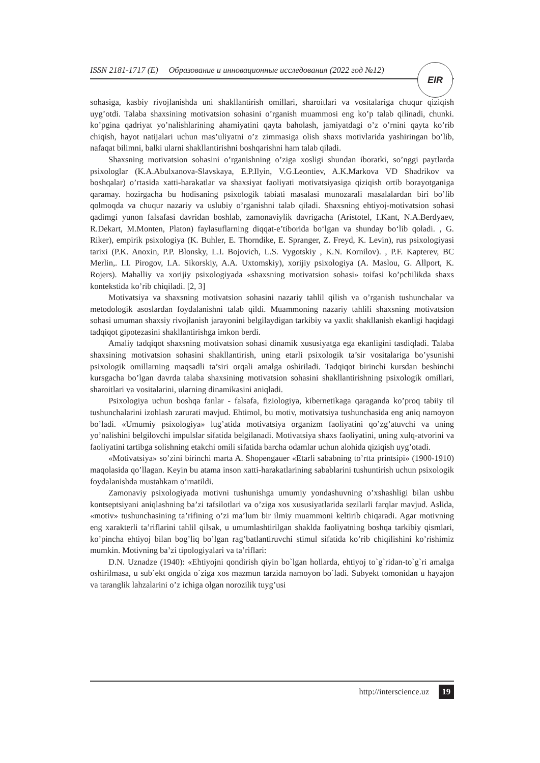ISSN 2181-1717 (E) Образование и инновационные исследования (2022 год №12)
EIR
sohasiga, kasbiy rivojlanishda uni shakllantirish omillari, sharoitlari va vositalariga chuqur qiziqish uyg’otdi. Talaba shaxsining motivatsion sohasini o’rganish muammosi eng ko’p talab qilinadi, chunki. ko’pgina qadriyat yo’nalishlarining ahamiyatini qayta baholash, jamiyatdagi o’z o’rnini qayta ko’rib chiqish, hayot natijalari uchun mas’uliyatni o’z zimmasiga olish shaxs motivlarida yashiringan bo’lib, nafaqat bilimni, balki ularni shakllantirishni boshqarishni ham talab qiladi.
Shaxsning motivatsion sohasini o’rganishning o’ziga xosligi shundan iboratki, so’nggi paytlarda psixologlar (K.A.Abulxanova-Slavskaya, E.P.Ilyin, V.G.Leontiev, A.K.Markova VD Shadrikov va boshqalar) o’rtasida xatti-harakatlar va shaxsiyat faoliyati motivatsiyasiga qiziqish ortib borayotganiga qaramay. hozirgacha bu hodisaning psixologik tabiati masalasi munozarali masalalardan biri bo’lib qolmoqda va chuqur nazariy va uslubiy o’rganishni talab qiladi. Shaxsning ehtiyoj-motivatsion sohasi qadimgi yunon falsafasi davridan boshlab, zamonaviylik davrigacha (Aristotel, I.Kant, N.A.Berdyaev, R.Dekart, M.Monten, Platon) faylasuflarning diqqat-e’tiborida bo‘lgan va shunday bo‘lib qoladi. , G. Riker), empirik psixologiya (K. Buhler, E. Thorndike, E. Spranger, Z. Freyd, K. Levin), rus psixologiyasi tarixi (P.K. Anoxin, P.P. Blonsky, L.I. Bojovich, L.S. Vygotskiy , K.N. Kornilov). , P.F. Kapterev, BC Merlin,. I.I. Pirogov, I.A. Sikorskiy, A.A. Uxtomskiy), xorijiy psixologiya (A. Maslou, G. Allport, K. Rojers). Mahalliy va xorijiy psixologiyada «shaxsning motivatsion sohasi» toifasi ko’pchilikda shaxs kontekstida ko’rib chiqiladi. [2, 3]
Motivatsiya va shaxsning motivatsion sohasini nazariy tahlil qilish va o’rganish tushunchalar va metodologik asoslardan foydalanishni talab qildi. Muammoning nazariy tahlili shaxsning motivatsion sohasi umuman shaxsiy rivojlanish jarayonini belgilaydigan tarkibiy va yaxlit shakllanish ekanligi haqidagi tadqiqot gipotezasini shakllantirishga imkon berdi.
Amaliy tadqiqot shaxsning motivatsion sohasi dinamik xususiyatga ega ekanligini tasdiqladi. Talaba shaxsining motivatsion sohasini shakllantirish, uning etarli psixologik ta’sir vositalariga bo’ysunishi psixologik omillarning maqsadli ta’siri orqali amalga oshiriladi. Tadqiqot birinchi kursdan beshinchi kursgacha bo’lgan davrda talaba shaxsining motivatsion sohasini shakllantirishning psixologik omillari, sharoitlari va vositalarini, ularning dinamikasini aniqladi.
Psixologiya uchun boshqa fanlar - falsafa, fiziologiya, kibernetikaga qaraganda ko’proq tabiiy til tushunchalarini izohlash zarurati mavjud. Ehtimol, bu motiv, motivatsiya tushunchasida eng aniq namoyon bo’ladi. «Umumiy psixologiya» lug’atida motivatsiya organizm faoliyatini qo’zg’atuvchi va uning yo’nalishini belgilovchi impulslar sifatida belgilanadi. Motivatsiya shaxs faoliyatini, uning xulq-atvorini va faoliyatini tartibga solishning etakchi omili sifatida barcha odamlar uchun alohida qiziqish uyg’otadi.
«Motivatsiya» so’zini birinchi marta A. Shopengauer «Etarli sababning to’rtta printsipi» (1900-1910) maqolasida qo’llagan. Keyin bu atama inson xatti-harakatlarining sabablarini tushuntirish uchun psixologik foydalanishda mustahkam o’rnatildi.
Zamonaviy psixologiyada motivni tushunishga umumiy yondashuvning o’xshashligi bilan ushbu kontseptsiyani aniqlashning ba’zi tafsilotlari va o’ziga xos xususiyatlarida sezilarli farqlar mavjud. Aslida, «motiv» tushunchasining ta’rifining o’zi ma’lum bir ilmiy muammoni keltirib chiqaradi. Agar motivning eng xarakterli ta’riflarini tahlil qilsak, u umumlashtirilgan shaklda faoliyatning boshqa tarkibiy qismlari, ko’pincha ehtiyoj bilan bog’liq bo’lgan rag’batlantiruvchi stimul sifatida ko’rib chiqilishini ko’rishimiz mumkin. Motivning ba’zi tipologiyalari va ta’riflari:
D.N. Uznadze (1940): «Ehtiyojni qondirish qiyin bo`lgan hollarda, ehtiyoj to`g`ridan-to`g`ri amalga oshirilmasa, u sub`ekt ongida o`ziga xos mazmun tarzida namoyon bo`ladi. Subyekt tomonidan u hayajon va taranglik lahzalarini o’z ichiga olgan norozilik tuyg’usi
http://interscience.uz 19